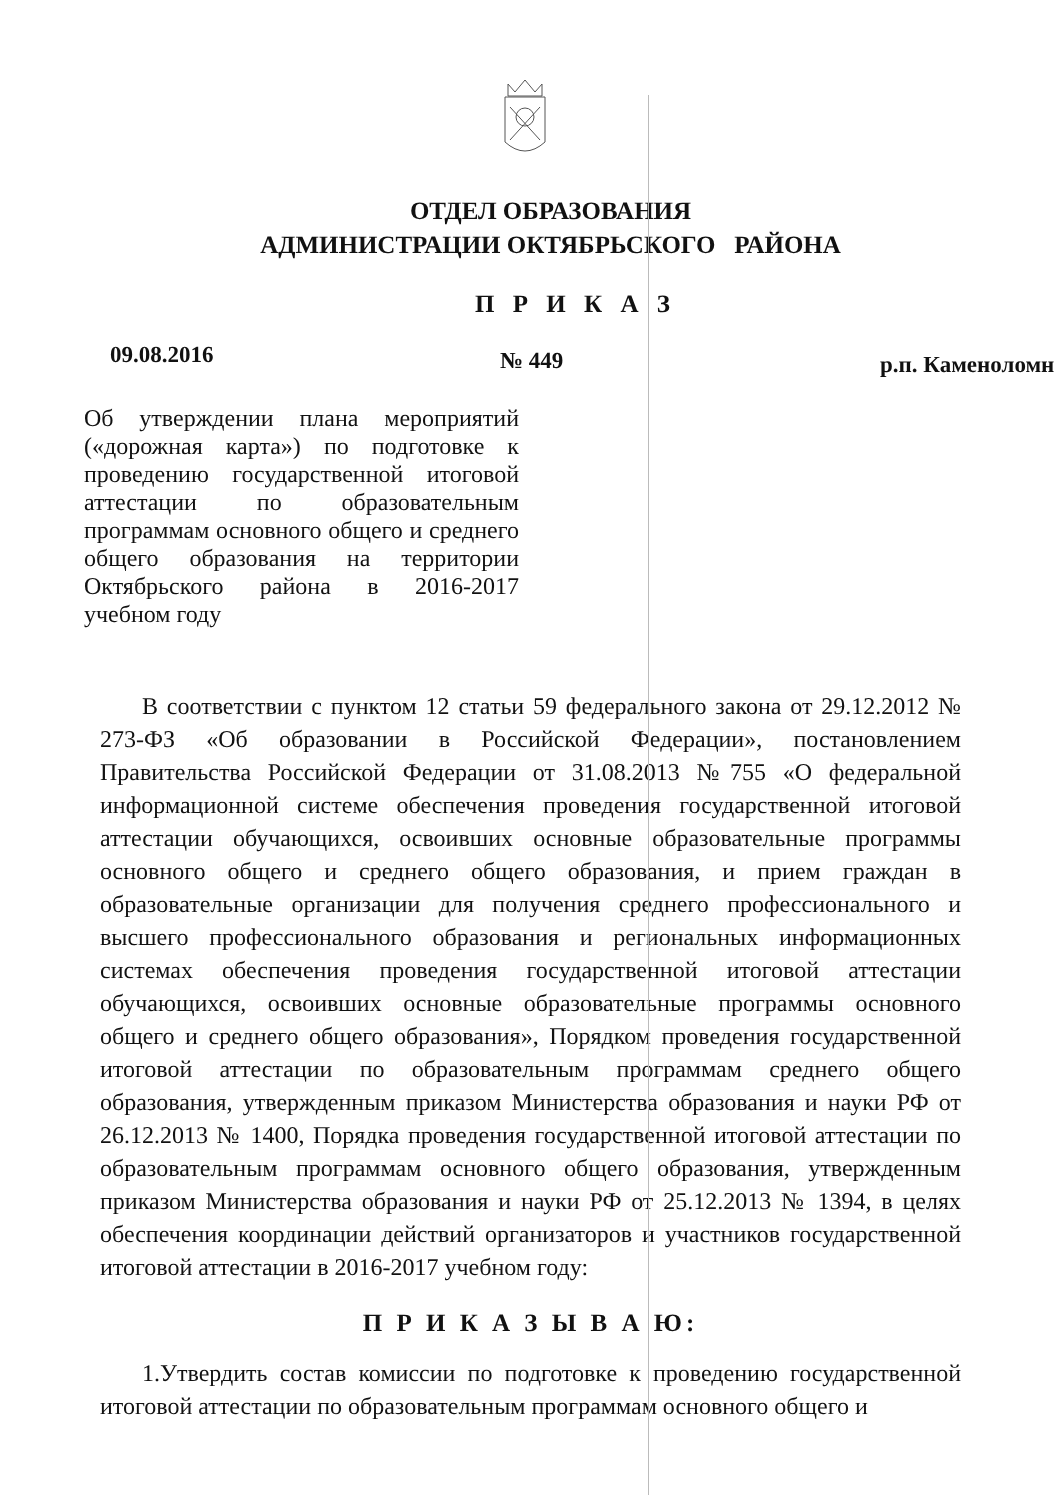ОТДЕЛ ОБРАЗОВАНИЯ
АДМИНИСТРАЦИИ ОКТЯБРЬСКОГО РАЙОНА
П Р И К А З
09.08.2016
№ 449
р.п. Каменоломн
Об утверждении плана мероприятий («дорожная карта») по подготовке к проведению государственной итоговой аттестации по образовательным программам основного общего и среднего общего образования на территории Октябрьского района в 2016-2017 учебном году
В соответствии с пунктом 12 статьи 59 федерального закона от 29.12.2012 № 273-ФЗ «Об образовании в Российской Федерации», постановлением Правительства Российской Федерации от 31.08.2013 №755 «О федеральной информационной системе обеспечения проведения государственной итоговой аттестации обучающихся, освоивших основные образовательные программы основного общего и среднего общего образования, и прием граждан в образовательные организации для получения среднего профессионального и высшего профессионального образования и региональных информационных системах обеспечения проведения государственной итоговой аттестации обучающихся, освоивших основные образовательные программы основного общего и среднего общего образования», Порядком проведения государственной итоговой аттестации по образовательным программам среднего общего образования, утвержденным приказом Министерства образования и науки РФ от 26.12.2013 № 1400, Порядка проведения государственной итоговой аттестации по образовательным программам основного общего образования, утвержденным приказом Министерства образования и науки РФ от 25.12.2013 № 1394, в целях обеспечения координации действий организаторов и участников государственной итоговой аттестации в 2016-2017 учебном году:
П Р И К А З Ы В А Ю:
1.Утвердить состав комиссии по подготовке к проведению государственной итоговой аттестации по образовательным программам основного общего и